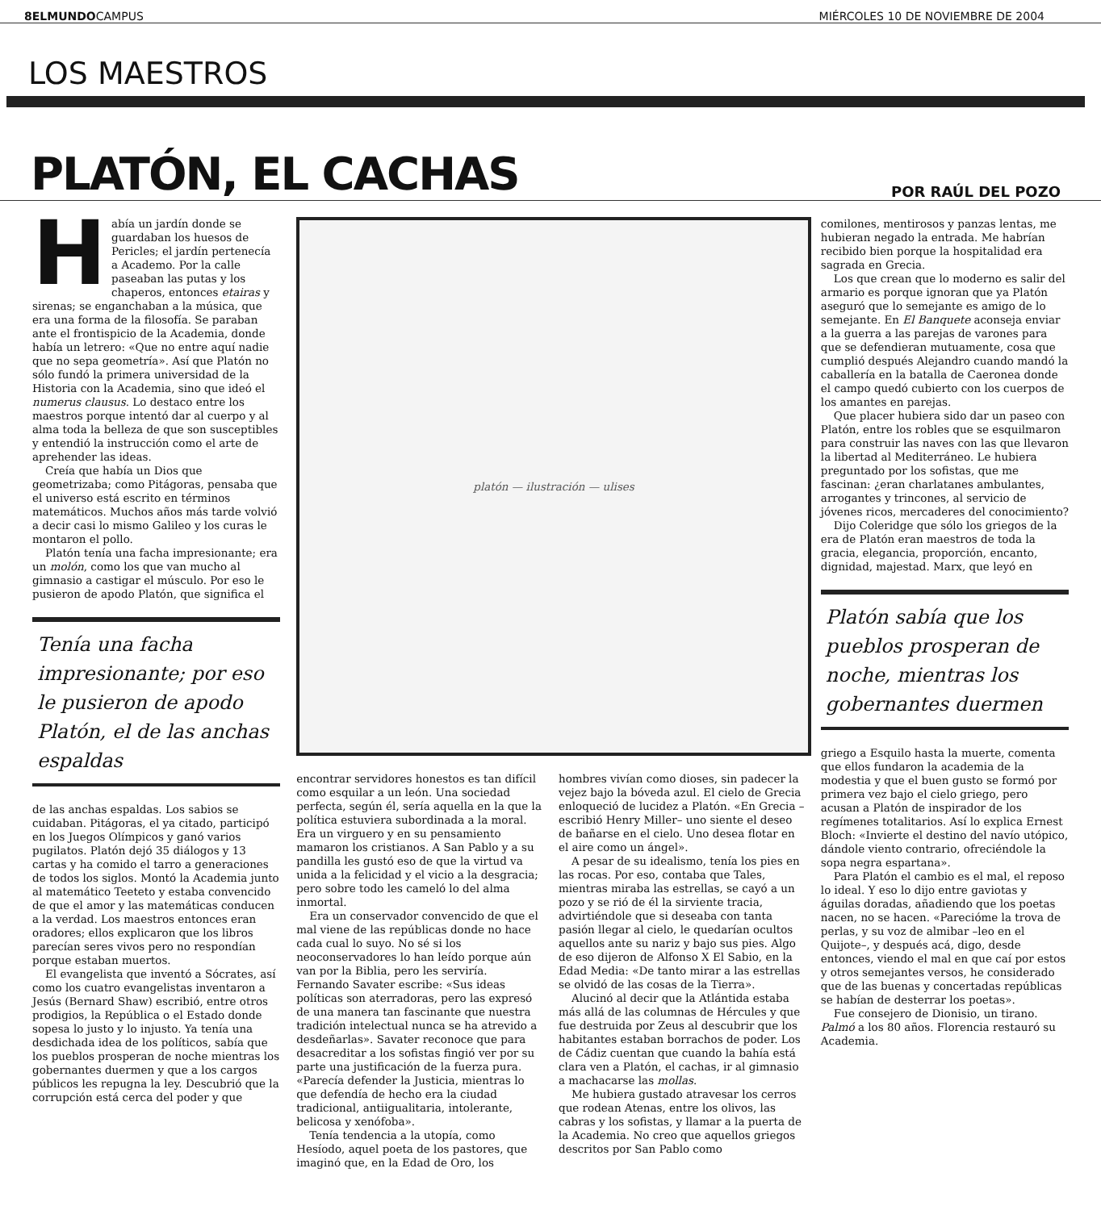8ELMUNDOCAMPUS MIÉRCOLES 10 DE NOVIEMBRE DE 2004
LOS MAESTROS
PLATÓN, EL CACHAS
POR RAÚL DEL POZO
Había un jardín donde se guardaban los huesos de Pericles; el jardín pertenecía a Academo. Por la calle paseaban las putas y los chaperos, entonces etairas y sirenas; se enganchaban a la música, que era una forma de la filosofía. Se paraban ante el frontispicio de la Academia, donde había un letrero: «Que no entre aquí nadie que no sepa geometría». Así que Platón no sólo fundó la primera universidad de la Historia con la Academia, sino que ideó el numerus clausus. Lo destaco entre los maestros porque intentó dar al cuerpo y al alma toda la belleza de que son susceptibles y entendió la instrucción como el arte de aprehender las ideas.
Creía que había un Dios que geometrizaba; como Pitágoras, pensaba que el universo está escrito en términos matemáticos. Muchos años más tarde volvió a decir casi lo mismo Galileo y los curas le montaron el pollo.
Platón tenía una facha impresionante; era un molón, como los que van mucho al gimnasio a castigar el músculo. Por eso le pusieron de apodo Platón, que significa el
Tenía una facha impresionante; por eso le pusieron de apodo Platón, el de las anchas espaldas
de las anchas espaldas. Los sabios se cuidaban. Pitágoras, el ya citado, participó en los Juegos Olímpicos y ganó varios pugilatos. Platón dejó 35 diálogos y 13 cartas y ha comido el tarro a generaciones de todos los siglos. Montó la Academia junto al matemático Teeteto y estaba convencido de que el amor y las matemáticas conducen a la verdad. Los maestros entonces eran oradores; ellos explicaron que los libros parecían seres vivos pero no respondían porque estaban muertos.
El evangelista que inventó a Sócrates, así como los cuatro evangelistas inventaron a Jesús (Bernard Shaw) escribió, entre otros prodigios, la República o el Estado donde sopesa lo justo y lo injusto. Ya tenía una desdichada idea de los políticos, sabía que los pueblos prosperan de noche mientras los gobernantes duermen y que a los cargos públicos les repugna la ley. Descubrió que la corrupción está cerca del poder y que
platón — ilustración — ulises
encontrar servidores honestos es tan difícil como esquilar a un león. Una sociedad perfecta, según él, sería aquella en la que la política estuviera subordinada a la moral. Era un virguero y en su pensamiento mamaron los cristianos. A San Pablo y a su pandilla les gustó eso de que la virtud va unida a la felicidad y el vicio a la desgracia; pero sobre todo les cameló lo del alma inmortal.
Era un conservador convencido de que el mal viene de las repúblicas donde no hace cada cual lo suyo. No sé si los neoconservadores lo han leído porque aún van por la Biblia, pero les serviría. Fernando Savater escribe: «Sus ideas políticas son aterradoras, pero las expresó de una manera tan fascinante que nuestra tradición intelectual nunca se ha atrevido a desdeñarlas». Savater reconoce que para desacreditar a los sofistas fingió ver por su parte una justificación de la fuerza pura. «Parecía defender la Justicia, mientras lo que defendía de hecho era la ciudad tradicional, antiigualitaria, intolerante, belicosa y xenófoba».
Tenía tendencia a la utopía, como Hesíodo, aquel poeta de los pastores, que imaginó que, en la Edad de Oro, los
hombres vivían como dioses, sin padecer la vejez bajo la bóveda azul. El cielo de Grecia enloqueció de lucidez a Platón. «En Grecia –escribió Henry Miller– uno siente el deseo de bañarse en el cielo. Uno desea flotar en el aire como un ángel».
A pesar de su idealismo, tenía los pies en las rocas. Por eso, contaba que Tales, mientras miraba las estrellas, se cayó a un pozo y se rió de él la sirviente tracia, advirtiéndole que si deseaba con tanta pasión llegar al cielo, le quedarían ocultos aquellos ante su nariz y bajo sus pies. Algo de eso dijeron de Alfonso X El Sabio, en la Edad Media: «De tanto mirar a las estrellas se olvidó de las cosas de la Tierra».
Alucinó al decir que la Atlántida estaba más allá de las columnas de Hércules y que fue destruida por Zeus al descubrir que los habitantes estaban borrachos de poder. Los de Cádiz cuentan que cuando la bahía está clara ven a Platón, el cachas, ir al gimnasio a machacarse las mollas.
Me hubiera gustado atravesar los cerros que rodean Atenas, entre los olivos, las cabras y los sofistas, y llamar a la puerta de la Academia. No creo que aquellos griegos descritos por San Pablo como
comilones, mentirosos y panzas lentas, me hubieran negado la entrada. Me habrían recibido bien porque la hospitalidad era sagrada en Grecia.
Los que crean que lo moderno es salir del armario es porque ignoran que ya Platón aseguró que lo semejante es amigo de lo semejante. En El Banquete aconseja enviar a la guerra a las parejas de varones para que se defendieran mutuamente, cosa que cumplió después Alejandro cuando mandó la caballería en la batalla de Caeronea donde el campo quedó cubierto con los cuerpos de los amantes en parejas.
Que placer hubiera sido dar un paseo con Platón, entre los robles que se esquilmaron para construir las naves con las que llevaron la libertad al Mediterráneo. Le hubiera preguntado por los sofistas, que me fascinan: ¿eran charlatanes ambulantes, arrogantes y trincones, al servicio de jóvenes ricos, mercaderes del conocimiento?
Dijo Coleridge que sólo los griegos de la era de Platón eran maestros de toda la gracia, elegancia, proporción, encanto, dignidad, majestad. Marx, que leyó en
Platón sabía que los pueblos prosperan de noche, mientras los gobernantes duermen
griego a Esquilo hasta la muerte, comenta que ellos fundaron la academia de la modestia y que el buen gusto se formó por primera vez bajo el cielo griego, pero acusan a Platón de inspirador de los regímenes totalitarios. Así lo explica Ernest Bloch: «Invierte el destino del navío utópico, dándole viento contrario, ofreciéndole la sopa negra espartana».
Para Platón el cambio es el mal, el reposo lo ideal. Y eso lo dijo entre gaviotas y águilas doradas, añadiendo que los poetas nacen, no se hacen. «Parecióme la trova de perlas, y su voz de almibar –leo en el Quijote–, y después acá, digo, desde entonces, viendo el mal en que caí por estos y otros semejantes versos, he considerado que de las buenas y concertadas repúblicas se habían de desterrar los poetas».
Fue consejero de Dionisio, un tirano. Palmó a los 80 años. Florencia restauró su Academia.